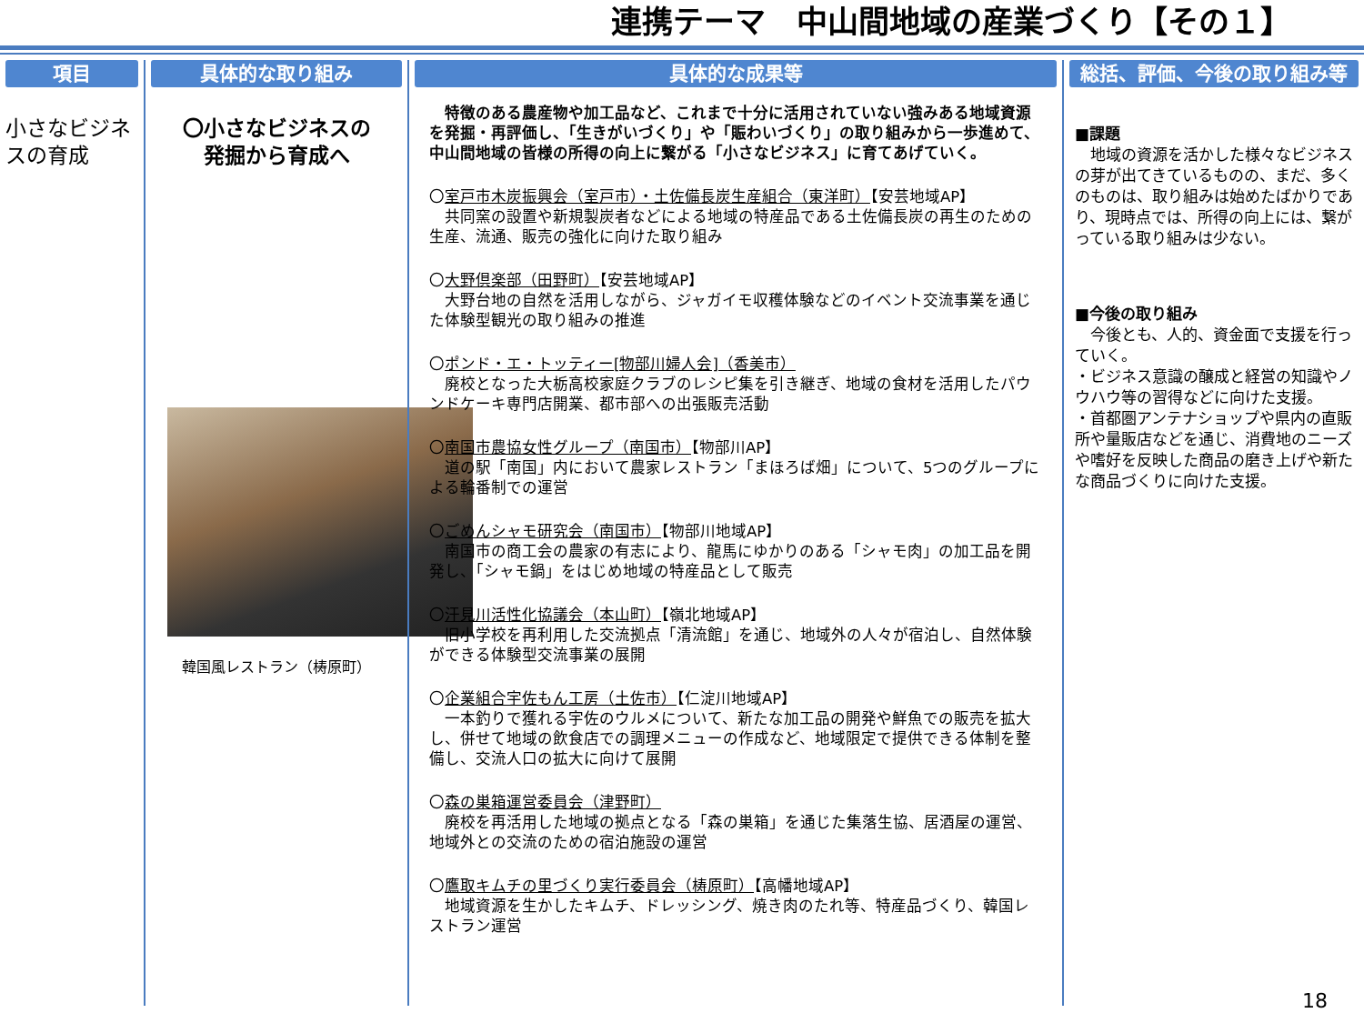連携テーマ　中山間地域の産業づくり【その１】
項目
小さなビジネスの育成
具体的な取り組み
〇小さなビジネスの
発掘から育成へ
韓国風レストラン（梼原町）
具体的な成果等
　特徴のある農産物や加工品など、これまで十分に活用されていない強みある地域資源を発掘・再評価し、「生きがいづくり」や「賑わいづくり」の取り組みから一歩進めて、中山間地域の皆様の所得の向上に繋がる「小さなビジネス」に育てあげていく。
〇室戸市木炭振興会（室戸市）・土佐備長炭生産組合（東洋町）【安芸地域AP】
　共同窯の設置や新規製炭者などによる地域の特産品である土佐備長炭の再生のための生産、流通、販売の強化に向けた取り組み
〇大野倶楽部（田野町）【安芸地域AP】
　大野台地の自然を活用しながら、ジャガイモ収穫体験などのイベント交流事業を通じた体験型観光の取り組みの推進
〇ポンド・エ・トッティー[物部川婦人会]（香美市）
　廃校となった大栃高校家庭クラブのレシピ集を引き継ぎ、地域の食材を活用したパウンドケーキ専門店開業、都市部への出張販売活動
〇南国市農協女性グループ（南国市）【物部川AP】
　道の駅「南国」内において農家レストラン「まほろば畑」について、5つのグループによる輪番制での運営
〇ごめんシャモ研究会（南国市）【物部川地域AP】
　南国市の商工会の農家の有志により、龍馬にゆかりのある「シャモ肉」の加工品を開発し、「シャモ鍋」をはじめ地域の特産品として販売
〇汗見川活性化協議会（本山町）【嶺北地域AP】
　旧小学校を再利用した交流拠点「清流館」を通じ、地域外の人々が宿泊し、自然体験ができる体験型交流事業の展開
〇企業組合宇佐もん工房（土佐市）【仁淀川地域AP】
　一本釣りで獲れる宇佐のウルメについて、新たな加工品の開発や鮮魚での販売を拡大し、併せて地域の飲食店での調理メニューの作成など、地域限定で提供できる体制を整備し、交流人口の拡大に向けて展開
〇森の巣箱運営委員会（津野町）
　廃校を再活用した地域の拠点となる「森の巣箱」を通じた集落生協、居酒屋の運営、地域外との交流のための宿泊施設の運営
〇鷹取キムチの里づくり実行委員会（梼原町）【高幡地域AP】
　地域資源を生かしたキムチ、ドレッシング、焼き肉のたれ等、特産品づくり、韓国レストラン運営
総括、評価、今後の取り組み等
■課題
　地域の資源を活かした様々なビジネスの芽が出てきているものの、まだ、多くのものは、取り組みは始めたばかりであり、現時点では、所得の向上には、繋がっている取り組みは少ない。
■今後の取り組み
　今後とも、人的、資金面で支援を行っていく。
・ビジネス意識の醸成と経営の知識やノウハウ等の習得などに向けた支援。
・首都圏アンテナショップや県内の直販所や量販店などを通じ、消費地のニーズや嗜好を反映した商品の磨き上げや新たな商品づくりに向けた支援。
18